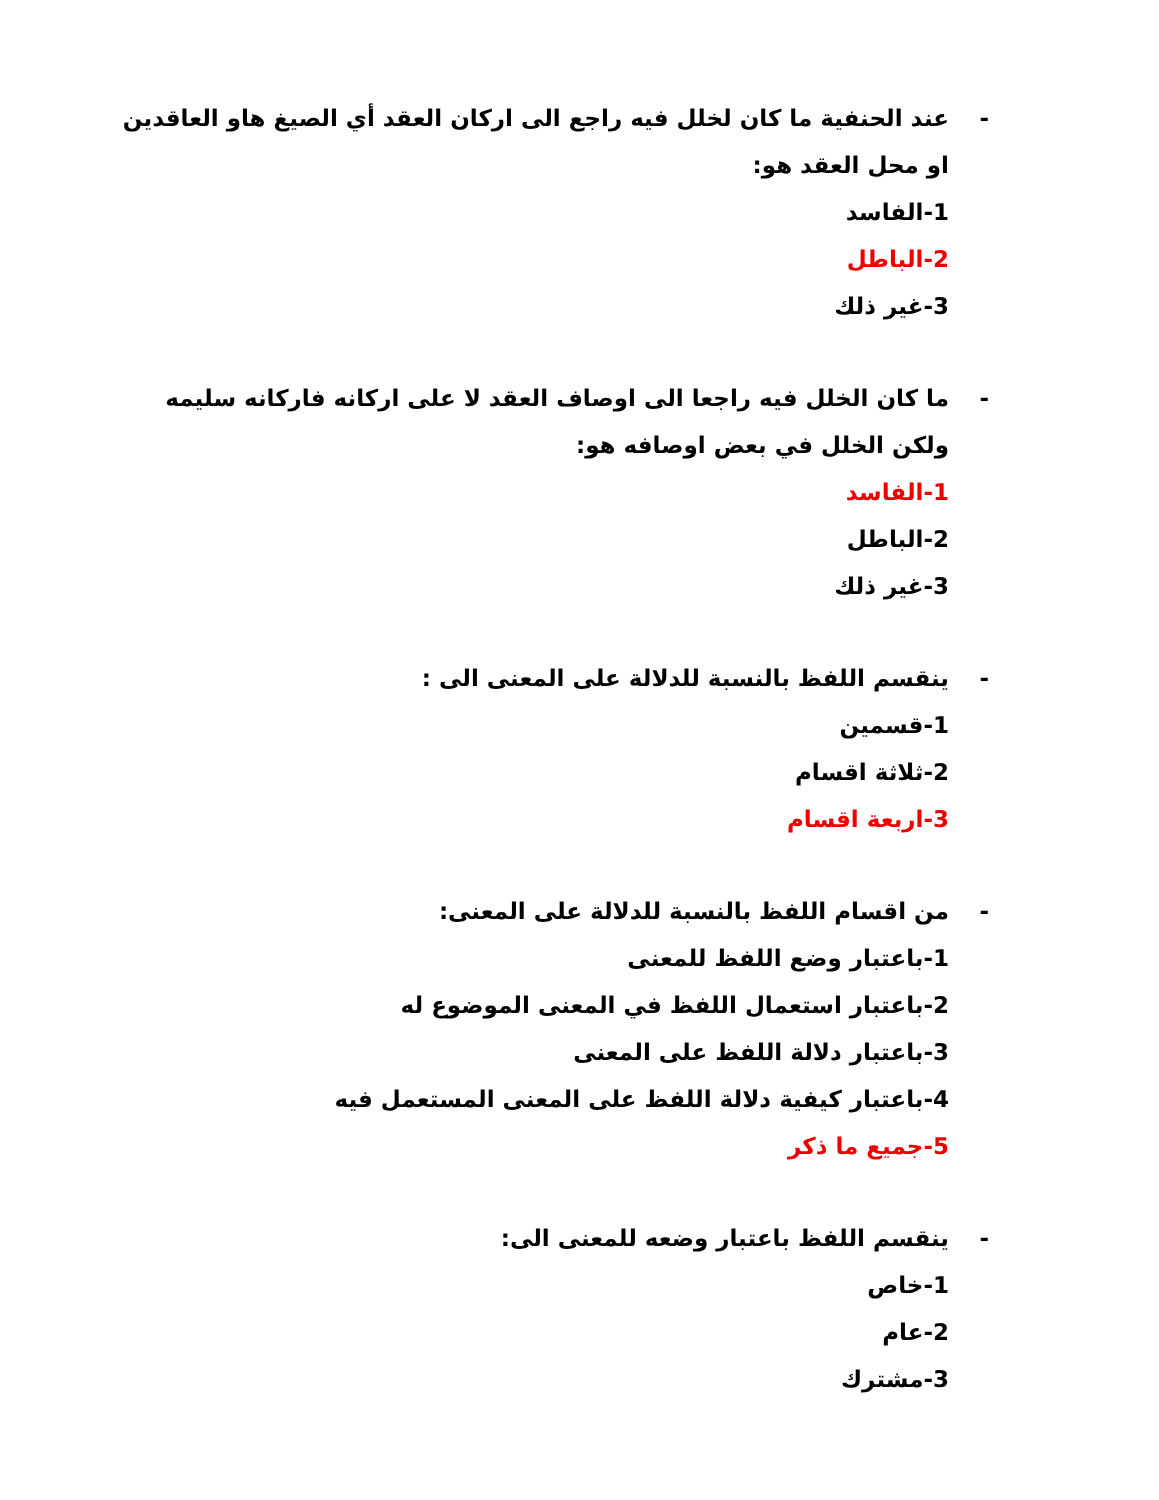- عند الحنفية ما كان لخلل فيه راجع الى اركان العقد أي الصيغ هاو العاقدين او محل العقد هو:
1-الفاسد
2-الباطل
3-غير ذلك
- ما كان الخلل فيه راجعا الى اوصاف العقد لا على اركانه فاركانه سليمه ولكن الخلل في بعض اوصافه هو:
1-الفاسد
2-الباطل
3-غير ذلك
- ينقسم اللفظ بالنسبة للدلالة على المعنى الى :
1-قسمين
2-ثلاثة اقسام
3-اربعة اقسام
- من اقسام اللفظ بالنسبة للدلالة على المعنى:
1-باعتبار وضع اللفظ للمعنى
2-باعتبار استعمال اللفظ في المعنى الموضوع له
3-باعتبار دلالة اللفظ على المعنى
4-باعتبار كيفية دلالة اللفظ على المعنى المستعمل فيه
5-جميع ما ذكر
- ينقسم اللفظ باعتبار وضعه للمعنى الى:
1-خاص
2-عام
3-مشترك